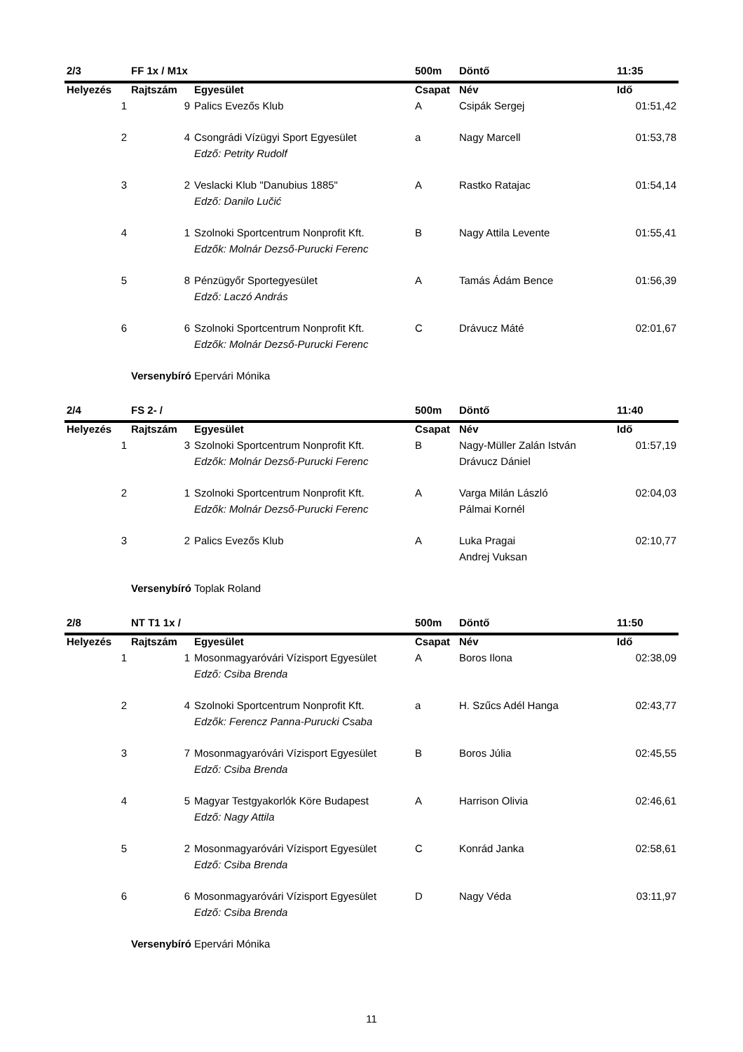| 2/3 | FF 1x / M1x | | 500m | Döntő | 11:35 |
| Helyezés | Rajtszám | Egyesület | Csapat | Név | Idő |
| 1 | 9 | Palics Evezős Klub | A | Csipák Sergej | 01:51,42 |
| 2 | 4 | Csongrádi Vízügyi Sport Egyesület | a | Nagy Marcell | 01:53,78 |
| | | Edző: Petrity Rudolf | | | |
| 3 | 2 | Veslacki Klub "Danubius 1885" | A | Rastko Ratajac | 01:54,14 |
| | | Edző: Danilo Lučić | | | |
| 4 | 1 | Szolnoki Sportcentrum Nonprofit Kft. | B | Nagy Attila Levente | 01:55,41 |
| | | Edzők: Molnár Dezső-Purucki Ferenc | | | |
| 5 | 8 | Pénzügyőr Sportegyesület | A | Tamás Ádám Bence | 01:56,39 |
| | | Edző: Laczó András | | | |
| 6 | 6 | Szolnoki Sportcentrum Nonprofit Kft. | C | Drávucz Máté | 02:01,67 |
| | | Edzők: Molnár Dezső-Purucki Ferenc | | | |
| | Versenybíró | Epervári Mónika | | | |
| 2/4 | FS 2- / | | 500m | Döntő | 11:40 |
| Helyezés | Rajtszám | Egyesület | Csapat | Név | Idő |
| 1 | 3 | Szolnoki Sportcentrum Nonprofit Kft. | B | Nagy-Müller Zalán István | 01:57,19 |
| | | Edzők: Molnár Dezső-Purucki Ferenc | | Drávucz Dániel | |
| 2 | 1 | Szolnoki Sportcentrum Nonprofit Kft. | A | Varga Milán László | 02:04,03 |
| | | Edzők: Molnár Dezső-Purucki Ferenc | | Pálmai Kornél | |
| 3 | 2 | Palics Evezős Klub | A | Luka Pragai | 02:10,77 |
| | | | | Andrej Vuksan | |
| | Versenybíró | Toplak Roland | | | |
| 2/8 | NT T1 1x / | | 500m | Döntő | 11:50 |
| Helyezés | Rajtszám | Egyesület | Csapat | Név | Idő |
| 1 | 1 | Mosonmagyaróvári Vízisport Egyesület | A | Boros Ilona | 02:38,09 |
| | | Edző: Csiba Brenda | | | |
| 2 | 4 | Szolnoki Sportcentrum Nonprofit Kft. | a | H. Szűcs Adél Hanga | 02:43,77 |
| | | Edzők: Ferencz Panna-Purucki Csaba | | | |
| 3 | 7 | Mosonmagyaróvári Vízisport Egyesület | B | Boros Júlia | 02:45,55 |
| | | Edző: Csiba Brenda | | | |
| 4 | 5 | Magyar Testgyakorlók Köre Budapest | A | Harrison Olivia | 02:46,61 |
| | | Edző: Nagy Attila | | | |
| 5 | 2 | Mosonmagyaróvári Vízisport Egyesület | C | Konrád Janka | 02:58,61 |
| | | Edző: Csiba Brenda | | | |
| 6 | 6 | Mosonmagyaróvári Vízisport Egyesület | D | Nagy Véda | 03:11,97 |
| | | Edző: Csiba Brenda | | | |
| | Versenybíró | Epervári Mónika | | | |
11